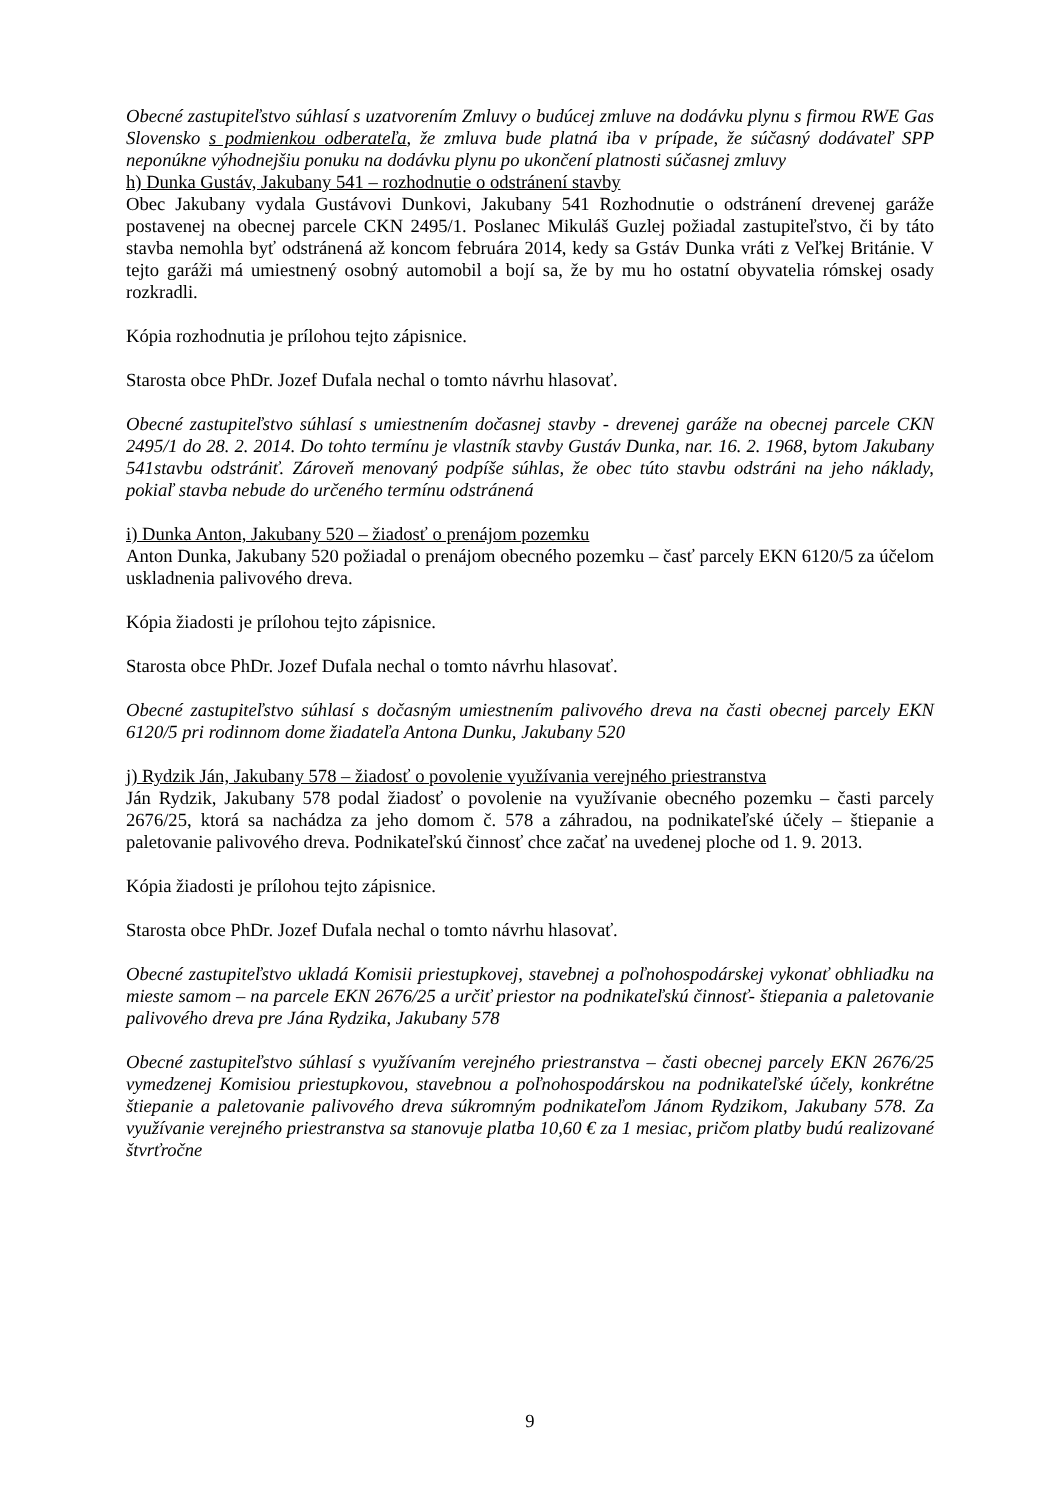Obecné zastupiteľstvo súhlasí s uzatvorením Zmluvy o budúcej zmluve na dodávku plynu s firmou RWE Gas Slovensko s podmienkou odberateľa, že zmluva bude platná iba v prípade, že súčasný dodávateľ SPP neponúkne výhodnejšiu ponuku na dodávku plynu po ukončení platnosti súčasnej zmluvy
h) Dunka Gustáv, Jakubany 541 – rozhodnutie o odstránení stavby
Obec Jakubany vydala Gustávovi Dunkovi, Jakubany 541 Rozhodnutie o odstránení drevenej garáže postavenej na obecnej parcele CKN 2495/1. Poslanec Mikuláš Guzlej požiadal zastupiteľstvo, či by táto stavba nemohla byť odstránená až koncom februára 2014, kedy sa Gstáv Dunka vráti z Veľkej Británie. V tejto garáži má umiestnený osobný automobil a bojí sa, že by mu ho ostatní obyvatelia rómskej osady rozkradli.
Kópia rozhodnutia je prílohou tejto zápisnice.
Starosta obce PhDr. Jozef Dufala nechal o tomto návrhu hlasovať.
Obecné zastupiteľstvo súhlasí s umiestnením dočasnej stavby - drevenej garáže na obecnej parcele CKN 2495/1 do 28. 2. 2014. Do tohto termínu je vlastník stavby Gustáv Dunka, nar. 16. 2. 1968, bytom Jakubany 541stavbu odstrániť. Zároveň menovaný podpíše súhlas, že obec túto stavbu odstráni na jeho náklady, pokiaľ stavba nebude do určeného termínu odstránená
i) Dunka Anton, Jakubany 520 – žiadosť o prenájom pozemku
Anton Dunka, Jakubany 520 požiadal o prenájom obecného pozemku – časť parcely EKN 6120/5 za účelom uskladnenia palivového dreva.
Kópia žiadosti je prílohou tejto zápisnice.
Starosta obce PhDr. Jozef Dufala nechal o tomto návrhu hlasovať.
Obecné zastupiteľstvo súhlasí s dočasným umiestnením palivového dreva na časti obecnej parcely EKN 6120/5 pri rodinnom dome žiadateľa Antona Dunku, Jakubany 520
j) Rydzik Ján, Jakubany 578 – žiadosť o povolenie využívania verejného priestranstva
Ján Rydzik, Jakubany 578 podal žiadosť o povolenie na využívanie obecného pozemku – časti parcely 2676/25, ktorá sa nachádza za jeho domom č. 578 a záhradou, na podnikateľské účely – štiepanie a paletovanie palivového dreva. Podnikateľskú činnosť chce začať na uvedenej ploche od 1. 9. 2013.
Kópia žiadosti je prílohou tejto zápisnice.
Starosta obce PhDr. Jozef Dufala nechal o tomto návrhu hlasovať.
Obecné zastupiteľstvo ukladá Komisii priestupkovej, stavebnej a poľnohospodárskej vykonať obhliadku na mieste samom – na parcele EKN 2676/25 a určiť priestor na podnikateľskú činnosť- štiepania a paletovanie palivového dreva pre Jána Rydzika, Jakubany 578
Obecné zastupiteľstvo súhlasí s využívaním verejného priestranstva – časti obecnej parcely EKN 2676/25 vymedzenej Komisiou priestupkovou, stavebnou a poľnohospodárskou na podnikateľské účely, konkrétne štiepanie a paletovanie palivového dreva súkromným podnikateľom Jánom Rydzikom, Jakubany 578. Za využívanie verejného priestranstva sa stanovuje platba 10,60 € za 1 mesiac, pričom platby budú realizované štvrťročne
9